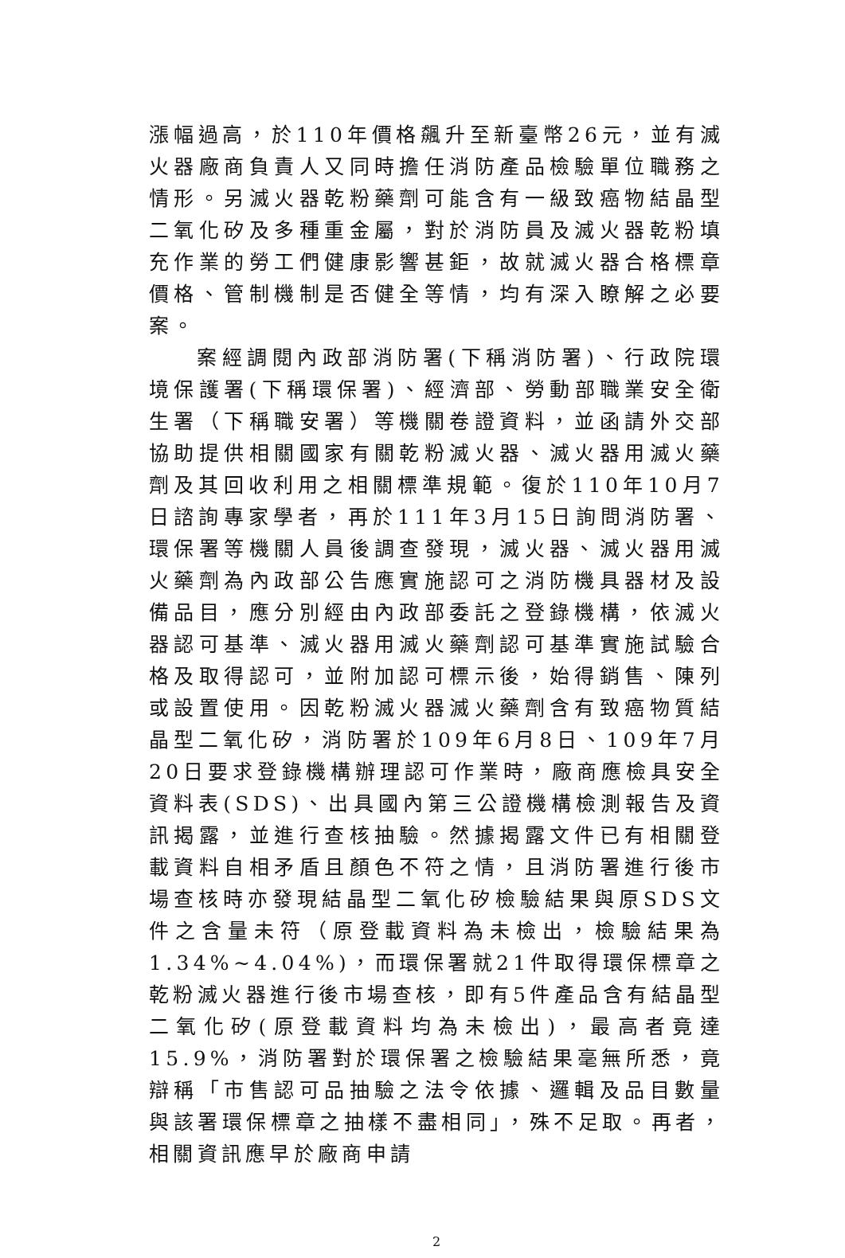漲幅過高，於110年價格飆升至新臺幣26元，並有滅火器廠商負責人又同時擔任消防產品檢驗單位職務之情形。另滅火器乾粉藥劑可能含有一級致癌物結晶型二氧化矽及多種重金屬，對於消防員及滅火器乾粉填充作業的勞工們健康影響甚鉅，故就滅火器合格標章價格、管制機制是否健全等情，均有深入瞭解之必要案。
案經調閱內政部消防署(下稱消防署)、行政院環境保護署(下稱環保署)、經濟部、勞動部職業安全衛生署（下稱職安署）等機關卷證資料，並函請外交部協助提供相關國家有關乾粉滅火器、滅火器用滅火藥劑及其回收利用之相關標準規範。復於110年10月7日諮詢專家學者，再於111年3月15日詢問消防署、環保署等機關人員後調查發現，滅火器、滅火器用滅火藥劑為內政部公告應實施認可之消防機具器材及設備品目，應分別經由內政部委託之登錄機構，依滅火器認可基準、滅火器用滅火藥劑認可基準實施試驗合格及取得認可，並附加認可標示後，始得銷售、陳列或設置使用。因乾粉滅火器滅火藥劑含有致癌物質結晶型二氧化矽，消防署於109年6月8日、109年7月20日要求登錄機構辦理認可作業時，廠商應檢具安全資料表(SDS)、出具國內第三公證機構檢測報告及資訊揭露，並進行查核抽驗。然據揭露文件已有相關登載資料自相矛盾且顏色不符之情，且消防署進行後市場查核時亦發現結晶型二氧化矽檢驗結果與原SDS文件之含量未符（原登載資料為未檢出，檢驗結果為1.34%~4.04%)，而環保署就21件取得環保標章之乾粉滅火器進行後市場查核，即有5件產品含有結晶型二氧化矽(原登載資料均為未檢出)，最高者竟達15.9%，消防署對於環保署之檢驗結果毫無所悉，竟辯稱「市售認可品抽驗之法令依據、邏輯及品目數量與該署環保標章之抽樣不盡相同」，殊不足取。再者，相關資訊應早於廠商申請
2